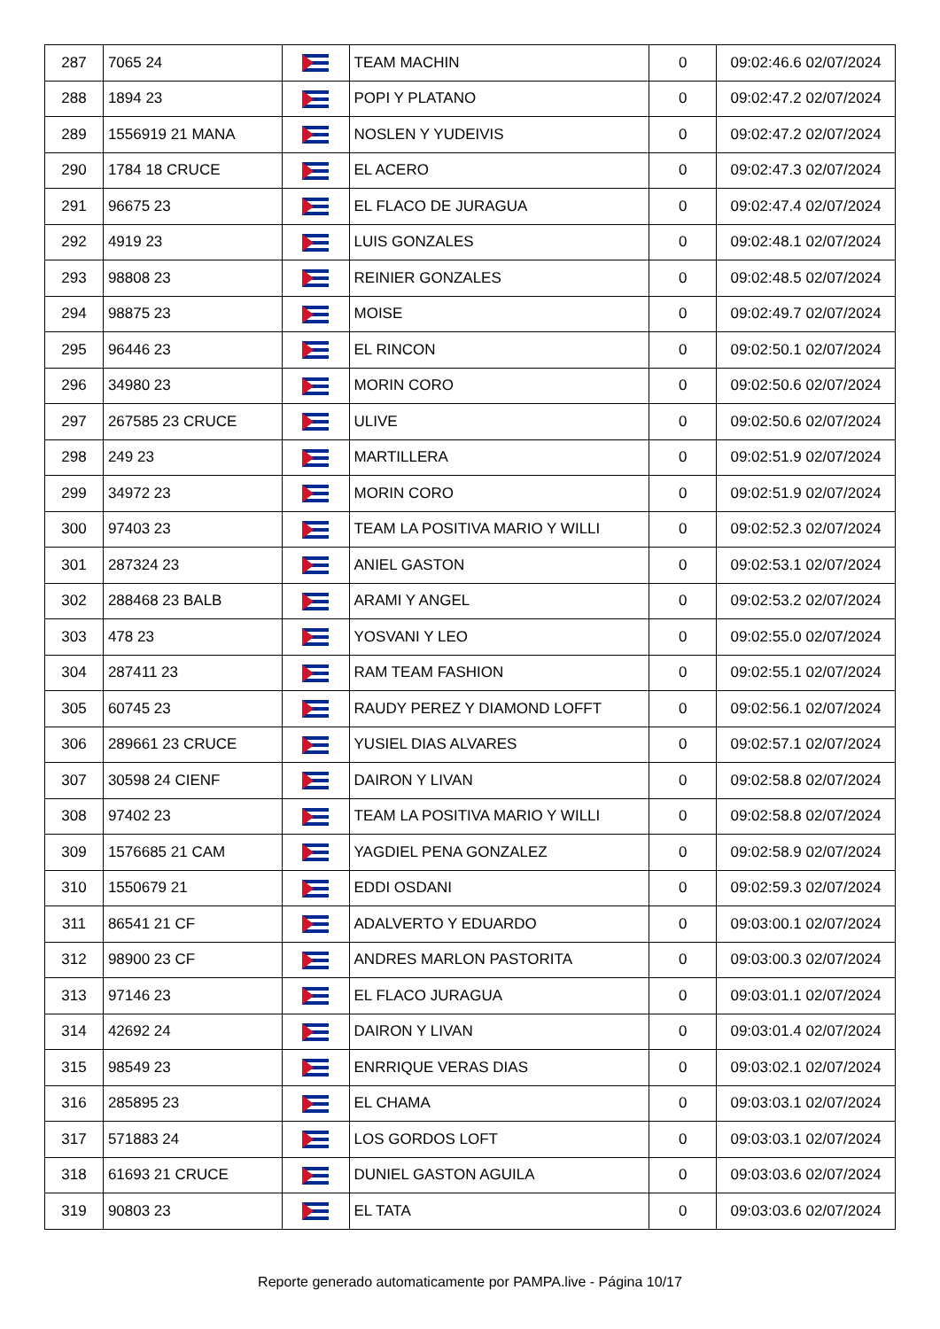| 287 | 7065 24 | | TEAM MACHIN | 0 | 09:02:46.6 02/07/2024 |
| 288 | 1894 23 | | POPI Y PLATANO | 0 | 09:02:47.2 02/07/2024 |
| 289 | 1556919 21 MANA | | NOSLEN Y YUDEIVIS | 0 | 09:02:47.2 02/07/2024 |
| 290 | 1784 18 CRUCE | | EL ACERO | 0 | 09:02:47.3 02/07/2024 |
| 291 | 96675 23 | | EL FLACO DE JURAGUA | 0 | 09:02:47.4 02/07/2024 |
| 292 | 4919 23 | | LUIS GONZALES | 0 | 09:02:48.1 02/07/2024 |
| 293 | 98808 23 | | REINIER GONZALES | 0 | 09:02:48.5 02/07/2024 |
| 294 | 98875 23 | | MOISE | 0 | 09:02:49.7 02/07/2024 |
| 295 | 96446 23 | | EL RINCON | 0 | 09:02:50.1 02/07/2024 |
| 296 | 34980 23 | | MORIN CORO | 0 | 09:02:50.6 02/07/2024 |
| 297 | 267585 23 CRUCE | | ULIVE | 0 | 09:02:50.6 02/07/2024 |
| 298 | 249 23 | | MARTILLERA | 0 | 09:02:51.9 02/07/2024 |
| 299 | 34972 23 | | MORIN CORO | 0 | 09:02:51.9 02/07/2024 |
| 300 | 97403 23 | | TEAM LA POSITIVA MARIO Y WILLI | 0 | 09:02:52.3 02/07/2024 |
| 301 | 287324 23 | | ANIEL GASTON | 0 | 09:02:53.1 02/07/2024 |
| 302 | 288468 23 BALB | | ARAMI Y ANGEL | 0 | 09:02:53.2 02/07/2024 |
| 303 | 478 23 | | YOSVANI Y LEO | 0 | 09:02:55.0 02/07/2024 |
| 304 | 287411 23 | | RAM TEAM FASHION | 0 | 09:02:55.1 02/07/2024 |
| 305 | 60745 23 | | RAUDY PEREZ Y DIAMOND LOFFT | 0 | 09:02:56.1 02/07/2024 |
| 306 | 289661 23 CRUCE | | YUSIEL DIAS ALVARES | 0 | 09:02:57.1 02/07/2024 |
| 307 | 30598 24 CIENF | | DAIRON Y LIVAN | 0 | 09:02:58.8 02/07/2024 |
| 308 | 97402 23 | | TEAM LA POSITIVA MARIO Y WILLI | 0 | 09:02:58.8 02/07/2024 |
| 309 | 1576685 21 CAM | | YAGDIEL PENA GONZALEZ | 0 | 09:02:58.9 02/07/2024 |
| 310 | 1550679 21 | | EDDI OSDANI | 0 | 09:02:59.3 02/07/2024 |
| 311 | 86541 21 CF | | ADALVERTO Y EDUARDO | 0 | 09:03:00.1 02/07/2024 |
| 312 | 98900 23 CF | | ANDRES MARLON PASTORITA | 0 | 09:03:00.3 02/07/2024 |
| 313 | 97146 23 | | EL FLACO JURAGUA | 0 | 09:03:01.1 02/07/2024 |
| 314 | 42692 24 | | DAIRON Y LIVAN | 0 | 09:03:01.4 02/07/2024 |
| 315 | 98549 23 | | ENRRIQUE VERAS DIAS | 0 | 09:03:02.1 02/07/2024 |
| 316 | 285895 23 | | EL CHAMA | 0 | 09:03:03.1 02/07/2024 |
| 317 | 571883 24 | | LOS GORDOS LOFT | 0 | 09:03:03.1 02/07/2024 |
| 318 | 61693 21 CRUCE | | DUNIEL GASTON AGUILA | 0 | 09:03:03.6 02/07/2024 |
| 319 | 90803 23 | | EL TATA | 0 | 09:03:03.6 02/07/2024 |
Reporte generado automaticamente por PAMPA.live - Página 10/17